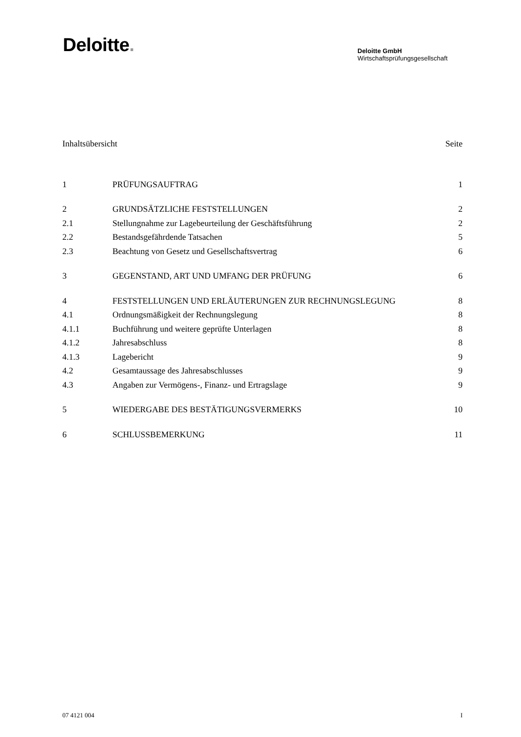Deloitte.
Deloitte GmbH
Wirtschaftsprüfungsgesellschaft
Inhaltsübersicht Seite
1 PRÜFUNGSAUFTRAG 1
2 GRUNDSÄTZLICHE FESTSTELLUNGEN 2
2.1 Stellungnahme zur Lagebeurteilung der Geschäftsführung
2
2.2 Bestandsgefährdende Tatsachen 5
2.3 Beachtung von Gesetz und Gesellschaftsvertrag
6
3 GEGENSTAND, ART UND UMFANG DER PRÜFUNG
6
4 FESTSTELLUNGEN UND ERLÄUTERUNGEN ZUR RECHNUNGSLEGUNG
8
4.1 Ordnungsmäßigkeit der Rechnungslegung
8
4.1.1 Buchführung und weitere geprüfte Unterlagen
8
4.1.2 Jahresabschluss 8
4.1.3 Lagebericht 9
4.2 Gesamtaussage des Jahresabschlusses
9
4.3 Angaben zur Vermögens-, Finanz- und Ertragslage
9
5 WIEDERGABE DES BESTÄTIGUNGSVERMERKS
10
6 SCHLUSSBEMERKUNG 11
07 4121 004 I